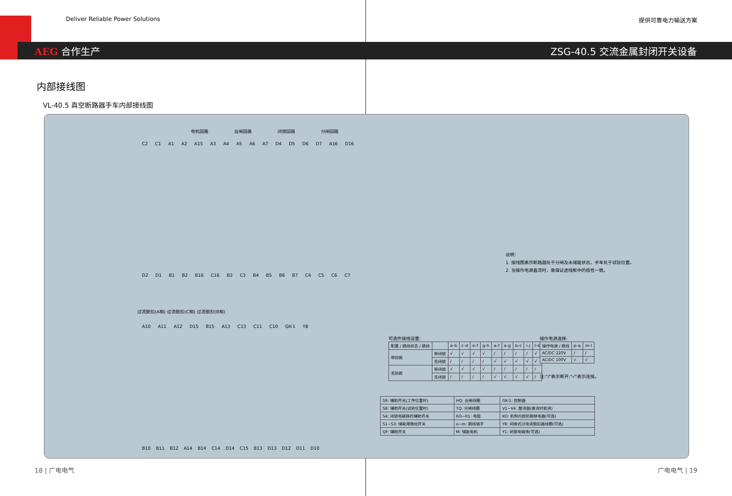Deliver Reliable Power Solutions
提供可靠电力输送方案
AEG 合作生产 ZSG-40.5 交流金属封闭开关设备
内部接线图
VL-40.5 真空断路器手车内部接线图
电机回路 合闸回路 闭锁回路 分闸回路
C2 C1 A1 A2 A15 A3 A4 A5 A6 A7 D4 D5 D6 D7 A16 D16
D2 D1 B1 B2 B16 C16 B3 C3 B4 B5 B6 B7 C4 C5 C6 C7
说明：
1. 接线图表示断路器处于分闸及未储能状态，手车处于试验位置。
2. 当操作电源直流时，需保证虚线框中的极性一致。
过流脱扣(A相) 过流脱扣(C相) 过流脱扣(B相)
A10 A11 A12 D15 B15 A13 C13 C11 C10 GK-1 Y8
B10 B11 B12 A14 B14 C14 D14 C15 B13 D13 D12 D11 D10
可选件接线设置:
| 配置 / 跳线状态 / 跳线 | | a–b | c–d | e–f | g–h | a–f | a–g | b–c | i–j | l–k |
| --- | --- | --- | --- | --- | --- | --- | --- | --- | --- | --- |
| 带防跳 | 带闭锁 | √ | √ | √ | √ | / | / | / | / | √ |
| | 无闭锁 | / | / | / | / | √ | √ | √ | √ | √ |
| 无防跳 | 带闭锁 | √ | √ | √ | √ | / | / | / | / | / |
| | 无闭锁 | / | / | / | / | √ | √ | √ | √ | / |
操作电源选择:
| 操作电源 / 跳线 | p–q | m–l |
| --- | --- | --- |
| AC/DC 220V | / | / |
| AC/DC 100V | √ | √ |
注:"/"表示断开;"√"表示连接。
| S9: 辅助开关(工作位置时) | HQ: 合闸线圈 | GK-1: 控制器 |
| S8: 辅助开关(试验位置时) | TQ: 分闸线圈 | V1~V4: 整流器(直流时取消) |
| S4: 闭锁电磁铁的辅助开关 | RO~R1: 电阻 | KO: 机构内部防跳继电器(可选) |
| S1~S3: 储能用微动开关 | o~m: 跳线端子 | Y8: 间接式过电流脱扣器线圈(可选) |
| QF: 辅助开关 | M: 储能电机 | Y1: 闭锁电磁铁(可选) |
18 | 广电电气 广电电气 | 19